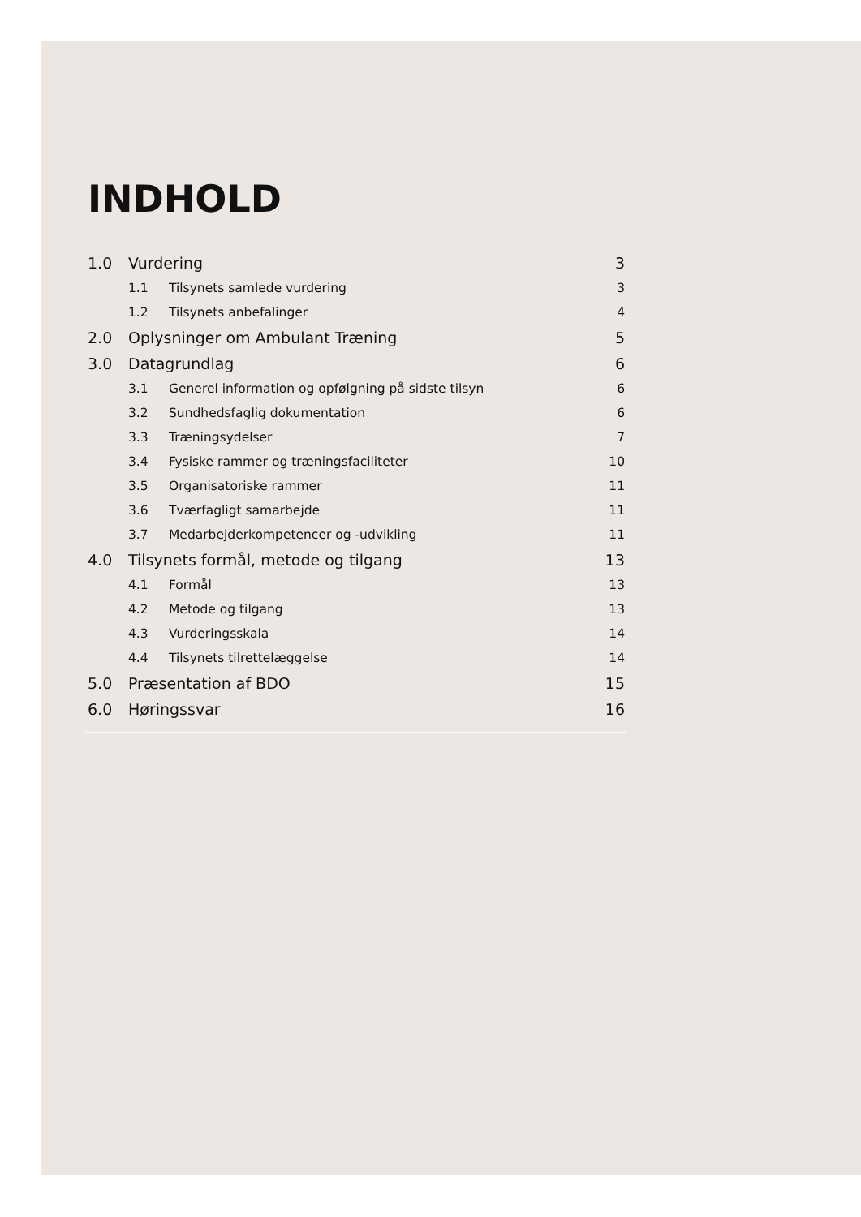INDHOLD
1.0 Vurdering 3
1.1 Tilsynets samlede vurdering 3
1.2 Tilsynets anbefalinger 4
2.0 Oplysninger om Ambulant Træning 5
3.0 Datagrundlag 6
3.1 Generel information og opfølgning på sidste tilsyn 6
3.2 Sundhedsfaglig dokumentation 6
3.3 Træningsydelser 7
3.4 Fysiske rammer og træningsfaciliteter 10
3.5 Organisatoriske rammer 11
3.6 Tværfagligt samarbejde 11
3.7 Medarbejderkompetencer og -udvikling 11
4.0 Tilsynets formål, metode og tilgang 13
4.1 Formål 13
4.2 Metode og tilgang 13
4.3 Vurderingsskala 14
4.4 Tilsynets tilrettelæggelse 14
5.0 Præsentation af BDO 15
6.0 Høringssvar 16